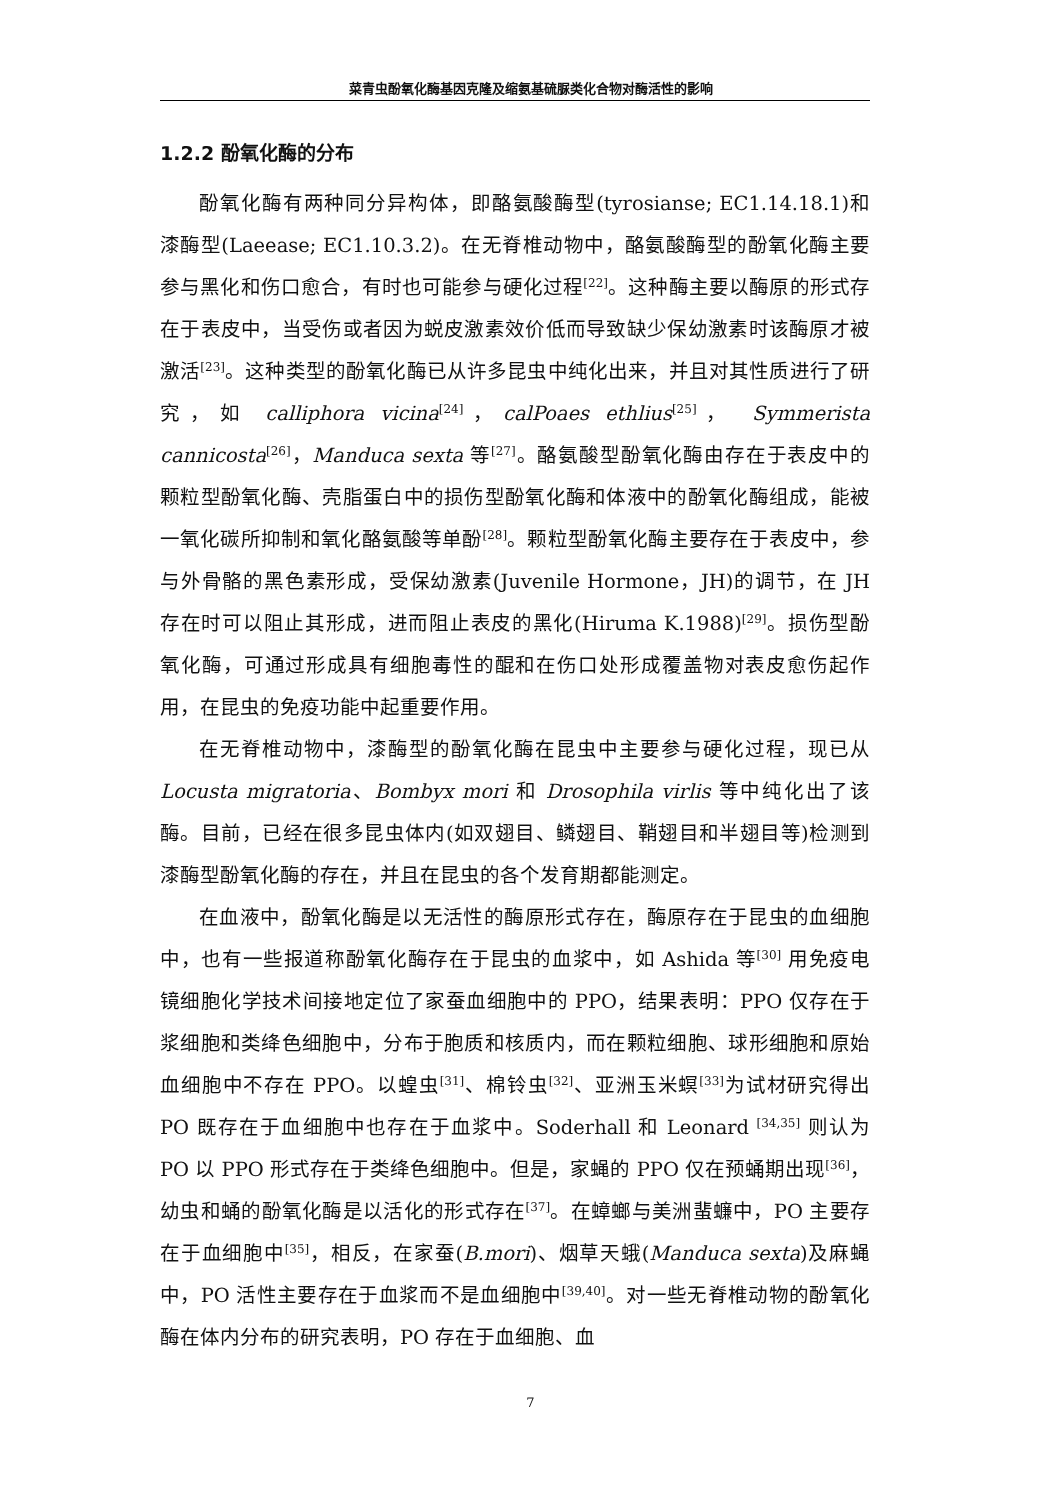菜青虫酚氧化酶基因克隆及缩氨基硫脲类化合物对酶活性的影响
1.2.2 酚氧化酶的分布
酚氧化酶有两种同分异构体，即酪氨酸酶型(tyrosianse; EC1.14.18.1)和漆酶型(Laeease; EC1.10.3.2)。在无脊椎动物中，酪氨酸酶型的酚氧化酶主要参与黑化和伤口愈合，有时也可能参与硬化过程<sup>[22]</sup>。这种酶主要以酶原的形式存在于表皮中，当受伤或者因为蜕皮激素效价低而导致缺少保幼激素时该酶原才被激活<sup>[23]</sup>。这种类型的酚氧化酶已从许多昆虫中纯化出来，并且对其性质进行了研究，如 calliphora vicina<sup>[24]</sup>，calPoaes ethlius<sup>[25]</sup>， Symmerista cannicosta<sup>[26]</sup>，Manduca sexta 等<sup>[27]</sup>。酪氨酸型酚氧化酶由存在于表皮中的颗粒型酚氧化酶、壳脂蛋白中的损伤型酚氧化酶和体液中的酚氧化酶组成，能被一氧化碳所抑制和氧化酪氨酸等单酚<sup>[28]</sup>。颗粒型酚氧化酶主要存在于表皮中，参与外骨骼的黑色素形成，受保幼激素(Juvenile Hormone，JH)的调节，在 JH 存在时可以阻止其形成，进而阻止表皮的黑化(Hiruma K.1988)<sup>[29]</sup>。损伤型酚氧化酶，可通过形成具有细胞毒性的醌和在伤口处形成覆盖物对表皮愈伤起作用，在昆虫的免疫功能中起重要作用。
在无脊椎动物中，漆酶型的酚氧化酶在昆虫中主要参与硬化过程，现已从 Locusta migratoria、Bombyx mori 和 Drosophila virlis 等中纯化出了该酶。目前，已经在很多昆虫体内(如双翅目、鳞翅目、鞘翅目和半翅目等)检测到漆酶型酚氧化酶的存在，并且在昆虫的各个发育期都能测定。
在血液中，酚氧化酶是以无活性的酶原形式存在，酶原存在于昆虫的血细胞中，也有一些报道称酚氧化酶存在于昆虫的血浆中，如 Ashida 等<sup>[30]</sup> 用免疫电镜细胞化学技术间接地定位了家蚕血细胞中的 PPO，结果表明：PPO 仅存在于浆细胞和类绛色细胞中，分布于胞质和核质内，而在颗粒细胞、球形细胞和原始血细胞中不存在 PPO。以蝗虫<sup>[31]</sup>、棉铃虫<sup>[32]</sup>、亚洲玉米螟<sup>[33]</sup>为试材研究得出 PO 既存在于血细胞中也存在于血浆中。Soderhall 和 Leonard <sup>[34,35]</sup> 则认为 PO 以 PPO 形式存在于类绛色细胞中。但是，家蝇的 PPO 仅在预蛹期出现<sup>[36]</sup>，幼虫和蛹的酚氧化酶是以活化的形式存在<sup>[37]</sup>。在蟑螂与美洲蜚蠊中，PO 主要存在于血细胞中<sup>[35]</sup>，相反，在家蚕(B.mori)、烟草天蛾(Manduca sexta)及麻蝇中，PO 活性主要存在于血浆而不是血细胞中<sup>[39,40]</sup>。对一些无脊椎动物的酚氧化酶在体内分布的研究表明，PO 存在于血细胞、血
7